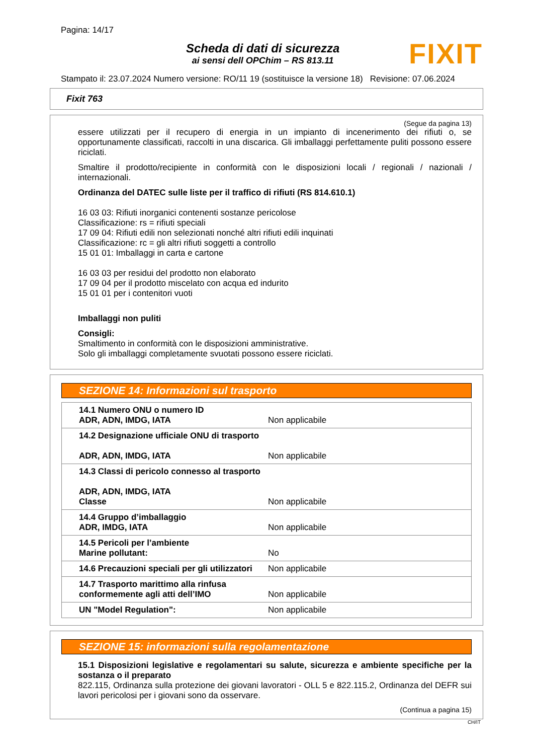Pagina: 14/17
Scheda di dati di sicurezza
ai sensi dell OPChim – RS 813.11
FIXIT
Stampato il: 23.07.2024 Numero versione: RO/11 19 (sostituisce la versione 18) Revisione: 07.06.2024
Fixit 763
(Segue da pagina 13)
essere utilizzati per il recupero di energia in un impianto di incenerimento dei rifiuti o, se opportunamente classificati, raccolti in una discarica. Gli imballaggi perfettamente puliti possono essere riciclati.
Smaltire il prodotto/recipiente in conformità con le disposizioni locali / regionali / nazionali / internazionali.
Ordinanza del DATEC sulle liste per il traffico di rifiuti (RS 814.610.1)
16 03 03: Rifiuti inorganici contenenti sostanze pericolose
Classificazione: rs = rifiuti speciali
17 09 04: Rifiuti edili non selezionati nonché altri rifiuti edili inquinati
Classificazione: rc = gli altri rifiuti soggetti a controllo
15 01 01: Imballaggi in carta e cartone
16 03 03 per residui del prodotto non elaborato
17 09 04 per il prodotto miscelato con acqua ed indurito
15 01 01 per i contenitori vuoti
Imballaggi non puliti
Consigli:
Smaltimento in conformità con le disposizioni amministrative.
Solo gli imballaggi completamente svuotati possono essere riciclati.
SEZIONE 14: Informazioni sul trasporto
| 14.1 Numero ONU o numero ID ADR, ADN, IMDG, IATA | Non applicabile |
| 14.2 Designazione ufficiale ONU di trasporto ADR, ADN, IMDG, IATA | Non applicabile |
| 14.3 Classi di pericolo connesso al trasporto ADR, ADN, IMDG, IATA Classe | Non applicabile |
| 14.4 Gruppo d’imballaggio ADR, IMDG, IATA | Non applicabile |
| 14.5 Pericoli per l’ambiente Marine pollutant: | No |
| 14.6 Precauzioni speciali per gli utilizzatori | Non applicabile |
| 14.7 Trasporto marittimo alla rinfusa conformemente agli atti dell’IMO | Non applicabile |
| UN "Model Regulation": | Non applicabile |
SEZIONE 15: informazioni sulla regolamentazione
15.1 Disposizioni legislative e regolamentari su salute, sicurezza e ambiente specifiche per la sostanza o il preparato
822.115, Ordinanza sulla protezione dei giovani lavoratori - OLL 5 e 822.115.2, Ordinanza del DEFR sui lavori pericolosi per i giovani sono da osservare.
(Continua a pagina 15)
CH/IT